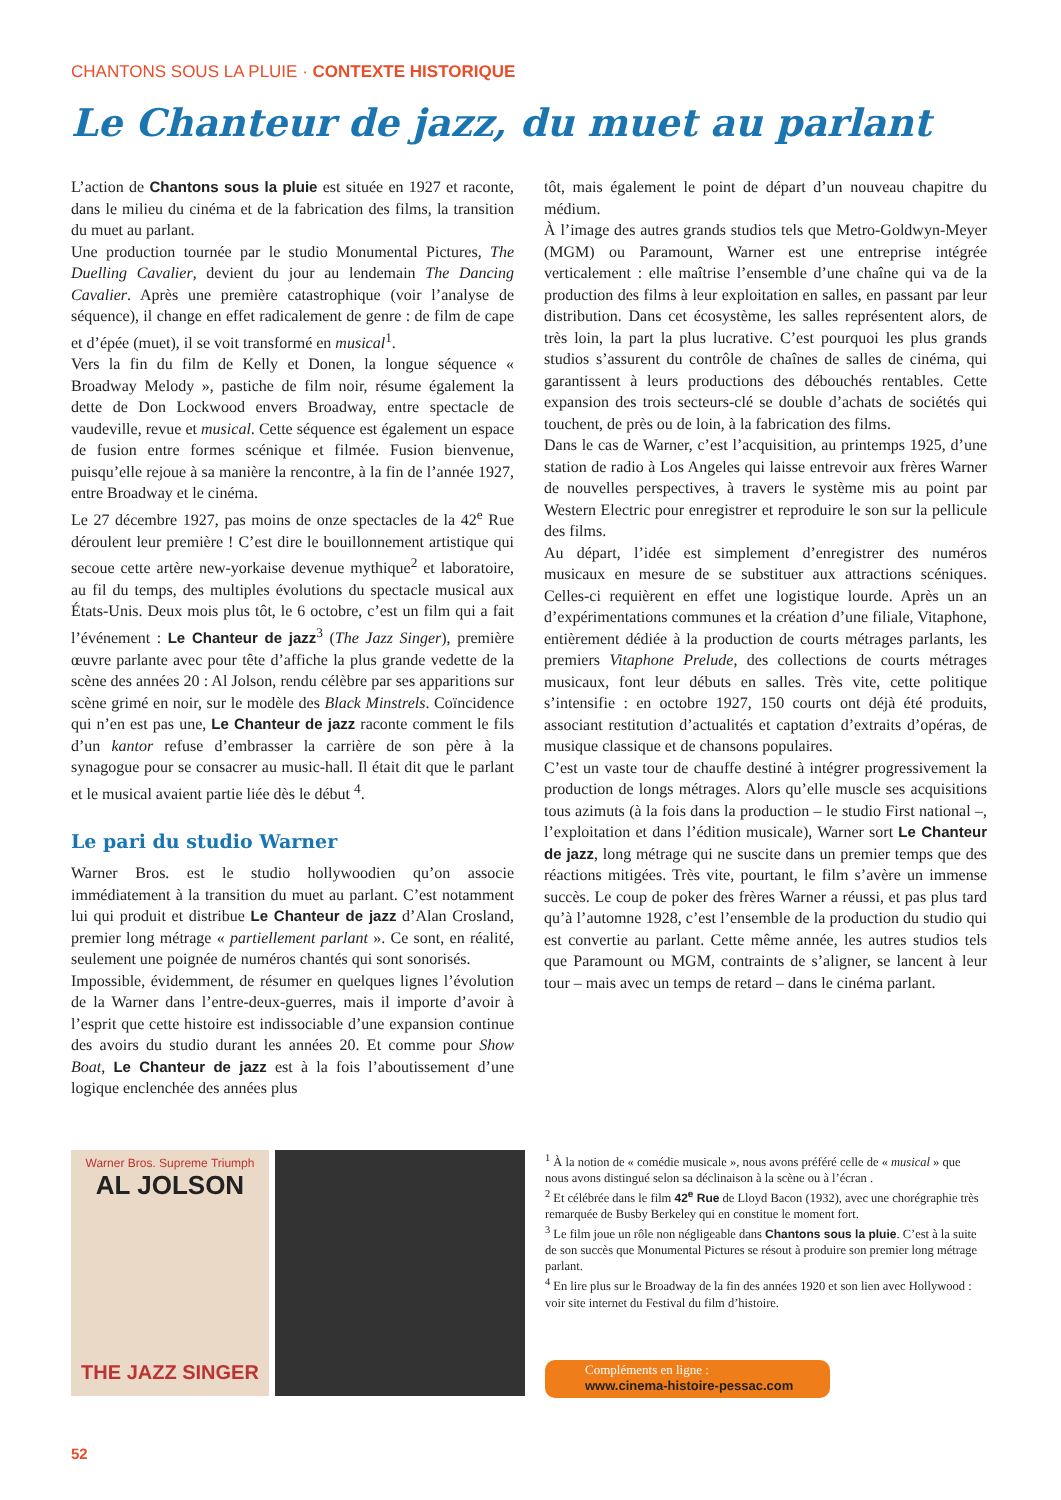CHANTONS SOUS LA PLUIE · CONTEXTE HISTORIQUE
Le Chanteur de jazz, du muet au parlant
L’action de Chantons sous la pluie est située en 1927 et raconte, dans le milieu du cinéma et de la fabrication des films, la transition du muet au parlant.
Une production tournée par le studio Monumental Pictures, The Duelling Cavalier, devient du jour au lendemain The Dancing Cavalier. Après une première catastrophique (voir l’analyse de séquence), il change en effet radicalement de genre : de film de cape et d’épée (muet), il se voit transformé en musical<sup>1</sup>.
Vers la fin du film de Kelly et Donen, la longue séquence « Broadway Melody », pastiche de film noir, résume également la dette de Don Lockwood envers Broadway, entre spectacle de vaudeville, revue et musical. Cette séquence est également un espace de fusion entre formes scénique et filmée. Fusion bienvenue, puisqu’elle rejoue à sa manière la rencontre, à la fin de l’année 1927, entre Broadway et le cinéma.
Le 27 décembre 1927, pas moins de onze spectacles de la 42<sup>e</sup> Rue déroulent leur première ! C’est dire le bouillonnement artistique qui secoue cette artère new-yorkaise devenue mythique<sup>2</sup> et laboratoire, au fil du temps, des multiples évolutions du spectacle musical aux États-Unis. Deux mois plus tôt, le 6 octobre, c’est un film qui a fait l’événement : Le Chanteur de jazz<sup>3</sup> (The Jazz Singer), première œuvre parlante avec pour tête d’affiche la plus grande vedette de la scène des années 20 : Al Jolson, rendu célèbre par ses apparitions sur scène grimé en noir, sur le modèle des Black Minstrels. Coïncidence qui n’en est pas une, Le Chanteur de jazz raconte comment le fils d’un kantor refuse d’embrasser la carrière de son père à la synagogue pour se consacrer au music-hall. Il était dit que le parlant et le musical avaient partie liée dès le début <sup>4</sup>.
Le pari du studio Warner
Warner Bros. est le studio hollywoodien qu’on associe immédiatement à la transition du muet au parlant. C’est notamment lui qui produit et distribue Le Chanteur de jazz d’Alan Crosland, premier long métrage « partiellement parlant ». Ce sont, en réalité, seulement une poignée de numéros chantés qui sont sonorisés.
Impossible, évidemment, de résumer en quelques lignes l’évolution de la Warner dans l’entre-deux-guerres, mais il importe d’avoir à l’esprit que cette histoire est indissociable d’une expansion continue des avoirs du studio durant les années 20. Et comme pour Show Boat, Le Chanteur de jazz est à la fois l’aboutissement d’une logique enclenchée des années plus
tôt, mais également le point de départ d’un nouveau chapitre du médium.
À l’image des autres grands studios tels que Metro-Goldwyn-Meyer (MGM) ou Paramount, Warner est une entreprise intégrée verticalement : elle maîtrise l’ensemble d’une chaîne qui va de la production des films à leur exploitation en salles, en passant par leur distribution. Dans cet écosystème, les salles représentent alors, de très loin, la part la plus lucrative. C’est pourquoi les plus grands studios s’assurent du contrôle de chaînes de salles de cinéma, qui garantissent à leurs productions des débouchés rentables. Cette expansion des trois secteurs-clé se double d’achats de sociétés qui touchent, de près ou de loin, à la fabrication des films.
Dans le cas de Warner, c’est l’acquisition, au printemps 1925, d’une station de radio à Los Angeles qui laisse entrevoir aux frères Warner de nouvelles perspectives, à travers le système mis au point par Western Electric pour enregistrer et reproduire le son sur la pellicule des films.
Au départ, l’idée est simplement d’enregistrer des numéros musicaux en mesure de se substituer aux attractions scéniques. Celles-ci requièrent en effet une logistique lourde. Après un an d’expérimentations communes et la création d’une filiale, Vitaphone, entièrement dédiée à la production de courts métrages parlants, les premiers Vitaphone Prelude, des collections de courts métrages musicaux, font leur débuts en salles. Très vite, cette politique s’intensifie : en octobre 1927, 150 courts ont déjà été produits, associant restitution d’actualités et captation d’extraits d’opéras, de musique classique et de chansons populaires.
C’est un vaste tour de chauffe destiné à intégrer progressivement la production de longs métrages. Alors qu’elle muscle ses acquisitions tous azimuts (à la fois dans la production – le studio First national –, l’exploitation et dans l’édition musicale), Warner sort Le Chanteur de jazz, long métrage qui ne suscite dans un premier temps que des réactions mitigées. Très vite, pourtant, le film s’avère un immense succès. Le coup de poker des frères Warner a réussi, et pas plus tard qu’à l’automne 1928, c’est l’ensemble de la production du studio qui est convertie au parlant. Cette même année, les autres studios tels que Paramount ou MGM, contraints de s’aligner, se lancent à leur tour – mais avec un temps de retard – dans le cinéma parlant.
Warner Bros. Supreme Triumph
AL JOLSON
THE JAZZ SINGER
<sup>1</sup> À la notion de « comédie musicale », nous avons préféré celle de « musical » que nous avons distingué selon sa déclinaison à la scène ou à l’écran .
<sup>2</sup> Et célébrée dans le film 42<sup>e</sup> Rue de Lloyd Bacon (1932), avec une chorégraphie très remarquée de Busby Berkeley qui en constitue le moment fort.
<sup>3</sup> Le film joue un rôle non négligeable dans Chantons sous la pluie. C’est à la suite de son succès que Monumental Pictures se résout à produire son premier long métrage parlant.
<sup>4</sup> En lire plus sur le Broadway de la fin des années 1920 et son lien avec Hollywood : voir site internet du Festival du film d’histoire.
Compléments en ligne :
www.cinema-histoire-pessac.com
52